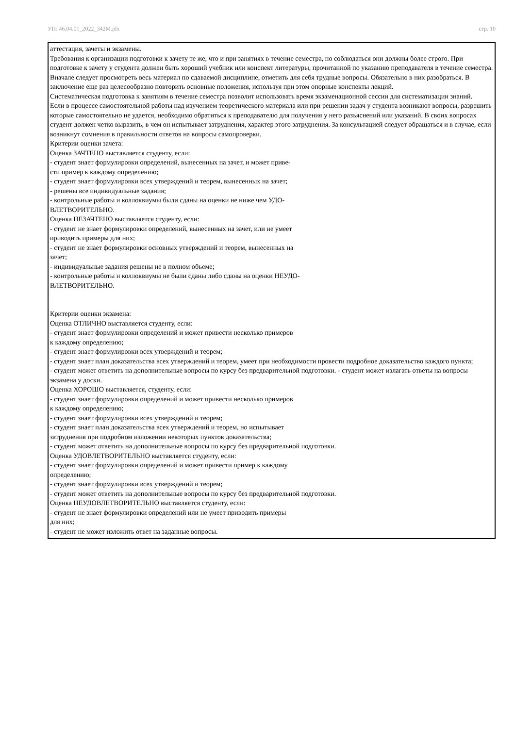УП: 46.04.01_2022_342М.plx стр. 10
аттестация, зачеты и экзамены. Требования к организации подготовки к зачету те же, что и при занятиях в течение семестра, но соблюдаться они должны более строго. При подготовке к зачету у студента должен быть хороший учебник или конспект литературы, прочитанной по указанию преподавателя в течение семестра. Вначале следует просмотреть весь материал по сдаваемой дисциплине, отметить для себя трудные вопросы. Обязательно в них разобраться. В заключение еще раз целесообразно повторить основные положения, используя при этом опорные конспекты лекций. Систематическая подготовка к занятиям в течение семестра позволит использовать время экзаменационной сессии для систематизации знаний. Если в процессе самостоятельной работы над изучением теоретического материала или при решении задач у студента возникают вопросы, разрешить которые самостоятельно не удается, необходимо обратиться к преподавателю для получения у него разъяснений или указаний. В своих вопросах студент должен четко выразить, в чем он испытывает затруднения, характер этого затруднения. За консультацией следует обращаться и в случае, если возникнут сомнения в правильности ответов на вопросы самопроверки. Критерии оценки зачета: Оценка ЗАЧТЕНО выставляется студенту, если: - студент знает формулировки определений, вынесенных на зачет, и может приве- сти пример к каждому определению; - студент знает формулировки всех утверждений и теорем, вынесенных на зачет; - решены все индивидуальные задания; - контрольные работы и коллоквиумы были сданы на оценки не ниже чем УДО- ВЛЕТВОРИТЕЛЬНО. Оценка НЕЗАЧТЕНО выставляется студенту, если: - студент не знает формулировки определений, вынесенных на зачет, или не умеет приводить примеры для них; - студент не знает формулировки основных утверждений и теорем, вынесенных на зачет; - индивидуальные задания решены не в полном объеме; - контрольные работы и коллоквиумы не были сданы либо сданы на оценки НЕУДО- ВЛЕТВОРИТЕЛЬНО. Критерии оценки экзамена: Оценка ОТЛИЧНО выставляется студенту, если: - студент знает формулировки определений и может привести несколько примеров к каждому определению; - студент знает формулировки всех утверждений и теорем; - студент знает план доказательства всех утверждений и теорем, умеет при необходимости провести подробное доказательство каждого пункта; - студент может ответить на дополнительные вопросы по курсу без предварительной подготовки. - студент может излагать ответы на вопросы экзамена у доски. Оценка ХОРОШО выставляется, студенту, если: - студент знает формулировки определений и может привести несколько примеров к каждому определению; - студент знает формулировки всех утверждений и теорем; - студент знает план доказательства всех утверждений и теорем, но испытывает затруднения при подробном изложении некоторых пунктов доказательства; - студент может ответить на дополнительные вопросы по курсу без предварительной подготовки. Оценка УДОВЛЕТВОРИТЕЛЬНО выставляется студенту, если: - студент знает формулировки определений и может привести пример к каждому определению; - студент знает формулировки всех утверждений и теорем; - студент может ответить на дополнительные вопросы по курсу без предварительной подготовки. Оценка НЕУДОВЛЕТВОРИТЕЛЬНО выставляется студенту, если: - студент не знает формулировки определений или не умеет приводить примеры для них; - студент не может изложить ответ на заданные вопросы.